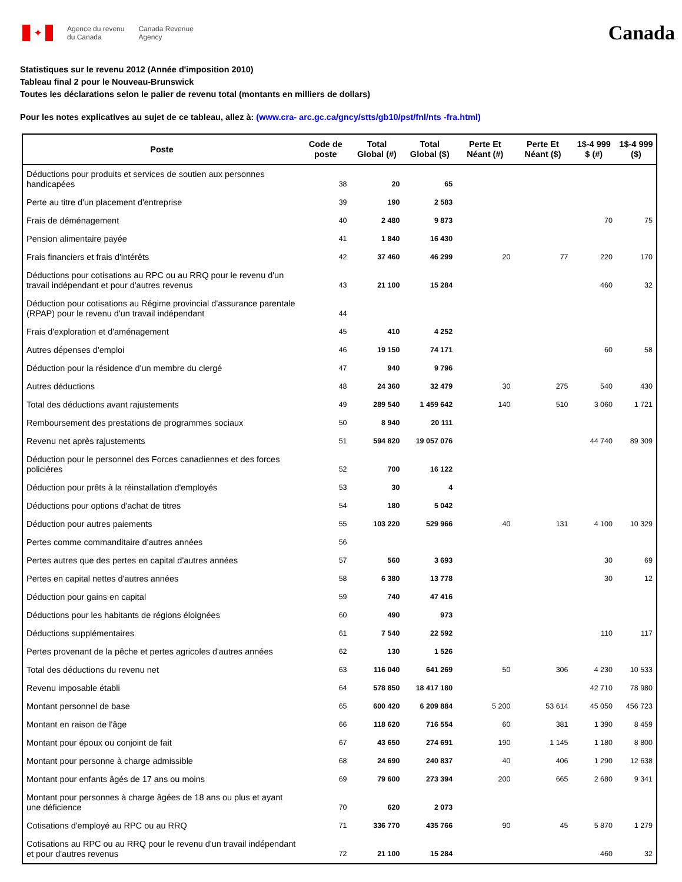✦
Agence du revenu
du Canada
Canada Revenue
Agency
Canada
Statistiques sur le revenu 2012 (Année d'imposition 2010)
Tableau final 2 pour le Nouveau-Brunswick
Toutes les déclarations selon le palier de revenu total (montants en milliers de dollars)
Pour les notes explicatives au sujet de ce tableau, allez à: (www.cra- arc.gc.ca/gncy/stts/gb10/pst/fnl/nts -fra.html)
| Poste | Code de poste | Total Global (#) | Total Global ($) | Perte Et Néant (#) | Perte Et Néant ($) | 1$-4 999 $ (#) | 1$-4 999 ($) |
| --- | --- | --- | --- | --- | --- | --- | --- |
| Déductions pour produits et services de soutien aux personnes handicapées | 38 | 20 | 65 | | | | |
| Perte au titre d'un placement d'entreprise | 39 | 190 | 2 583 | | | | |
| Frais de déménagement | 40 | 2 480 | 9 873 | | | 70 | 75 |
| Pension alimentaire payée | 41 | 1 840 | 16 430 | | | | |
| Frais financiers et frais d'intérêts | 42 | 37 460 | 46 299 | 20 | 77 | 220 | 170 |
| Déductions pour cotisations au RPC ou au RRQ pour le revenu d'un travail indépendant et pour d'autres revenus | 43 | 21 100 | 15 284 | | | 460 | 32 |
| Déduction pour cotisations au Régime provincial d'assurance parentale (RPAP) pour le revenu d'un travail indépendant | 44 | | | | | | |
| Frais d'exploration et d'aménagement | 45 | 410 | 4 252 | | | | |
| Autres dépenses d'emploi | 46 | 19 150 | 74 171 | | | 60 | 58 |
| Déduction pour la résidence d'un membre du clergé | 47 | 940 | 9 796 | | | | |
| Autres déductions | 48 | 24 360 | 32 479 | 30 | 275 | 540 | 430 |
| Total des déductions avant rajustements | 49 | 289 540 | 1 459 642 | 140 | 510 | 3 060 | 1 721 |
| Remboursement des prestations de programmes sociaux | 50 | 8 940 | 20 111 | | | | |
| Revenu net après rajustements | 51 | 594 820 | 19 057 076 | | | 44 740 | 89 309 |
| Déduction pour le personnel des Forces canadiennes et des forces policières | 52 | 700 | 16 122 | | | | |
| Déduction pour prêts à la réinstallation d'employés | 53 | 30 | 4 | | | | |
| Déductions pour options d'achat de titres | 54 | 180 | 5 042 | | | | |
| Déduction pour autres paiements | 55 | 103 220 | 529 966 | 40 | 131 | 4 100 | 10 329 |
| Pertes comme commanditaire d'autres années | 56 | | | | | | |
| Pertes autres que des pertes en capital d'autres années | 57 | 560 | 3 693 | | | 30 | 69 |
| Pertes en capital nettes d'autres années | 58 | 6 380 | 13 778 | | | 30 | 12 |
| Déduction pour gains en capital | 59 | 740 | 47 416 | | | | |
| Déductions pour les habitants de régions éloignées | 60 | 490 | 973 | | | | |
| Déductions supplémentaires | 61 | 7 540 | 22 592 | | | 110 | 117 |
| Pertes provenant de la pêche et pertes agricoles d'autres années | 62 | 130 | 1 526 | | | | |
| Total des déductions du revenu net | 63 | 116 040 | 641 269 | 50 | 306 | 4 230 | 10 533 |
| Revenu imposable établi | 64 | 578 850 | 18 417 180 | | | 42 710 | 78 980 |
| Montant personnel de base | 65 | 600 420 | 6 209 884 | 5 200 | 53 614 | 45 050 | 456 723 |
| Montant en raison de l'âge | 66 | 118 620 | 716 554 | 60 | 381 | 1 390 | 8 459 |
| Montant pour époux ou conjoint de fait | 67 | 43 650 | 274 691 | 190 | 1 145 | 1 180 | 8 800 |
| Montant pour personne à charge admissible | 68 | 24 690 | 240 837 | 40 | 406 | 1 290 | 12 638 |
| Montant pour enfants âgés de 17 ans ou moins | 69 | 79 600 | 273 394 | 200 | 665 | 2 680 | 9 341 |
| Montant pour personnes à charge âgées de 18 ans ou plus et ayant une déficience | 70 | 620 | 2 073 | | | | |
| Cotisations d'employé au RPC ou au RRQ | 71 | 336 770 | 435 766 | 90 | 45 | 5 870 | 1 279 |
| Cotisations au RPC ou au RRQ pour le revenu d'un travail indépendant et pour d'autres revenus | 72 | 21 100 | 15 284 | | | 460 | 32 |